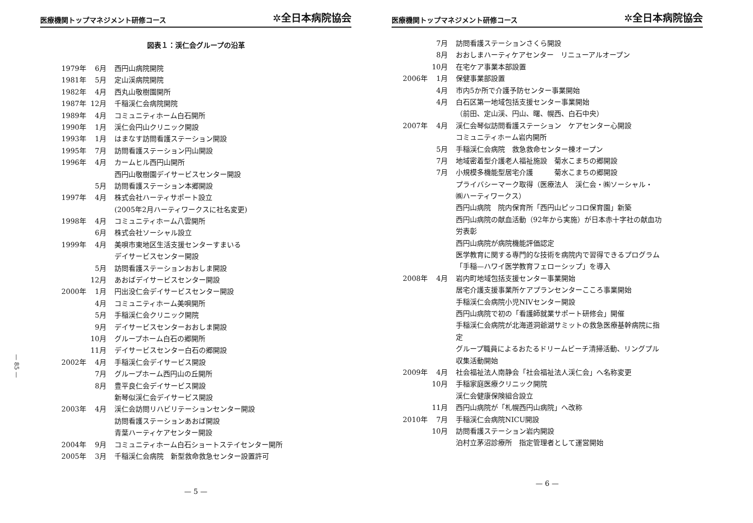— 85 —
医療機関トップマネジメント研修コース ✲全日本病院協会
図表１：渓仁会グループの沿革
| 1979年 | 6月 | 西円山病院開院 |
| 1981年 | 5月 | 定山渓病院開院 |
| 1982年 | 4月 | 西丸山敬樹園開所 |
| 1987年 | 12月 | 千稲渓仁会病院開院 |
| 1989年 | 4月 | コミュニティホーム白石開所 |
| 1990年 | 1月 | 渓仁会円山クリニック開設 |
| 1993年 | 1月 | はまなす訪問看護ステーション開設 |
| 1995年 | 7月 | 訪問看護ステーション円山開設 |
| 1996年 | 4月 | カームヒル西円山開所 |
| | | 西円山敬樹園デイサービスセンター開設 |
| | 5月 | 訪問看護ステーション本郷開設 |
| 1997年 | 4月 | 株式会社ハーティサポート設立 |
| | | (2005年2月ハーティワークスに社名変更) |
| 1998年 | 4月 | コミュニティホーム八雲開所 |
| | 6月 | 株式会社ソーシャル設立 |
| 1999年 | 4月 | 美唄市東地区生活支援センターすまいる |
| | | デイサービスセンター開設 |
| | 5月 | 訪問看護ステーションおおしま開設 |
| | 12月 | あおばデイサービスセンター開設 |
| 2000年 | 1月 | 円出没仁会デイサービスセンター開設 |
| | 4月 | コミュニティホーム美唄開所 |
| | 5月 | 手稲渓仁会クリニック開院 |
| | 9月 | デイサービスセンターおおしま開設 |
| | 10月 | グループホーム白石の郷開所 |
| | 11月 | デイサービスセンター白石の郷開設 |
| 2002年 | 4月 | 手稲渓仁会デイサービス開設 |
| | 7月 | グループホーム西円山の丘開所 |
| | 8月 | 豊平良仁会デイサービス開設 |
| | | 新琴似渓仁会デイサービス開設 |
| 2003年 | 4月 | 渓仁会訪問リハビリテーションセンター開設 |
| | | 訪問看護ステーションあおば開設 |
| | | 青葉ハーティケアセンター開設 |
| 2004年 | 9月 | コミュニティホーム白石ショートステイセンター開所 |
| 2005年 | 3月 | 千稲渓仁会病院 新型救命救急センター設置許可 |
— 5 —
医療機関トップマネジメント研修コース ✲全日本病院協会
| | 7月 | 訪問看護ステーションさくら開設 |
| | 8月 | おおしまハーティケアセンター リニューアルオープン |
| | 10月 | 在宅ケア事業本部設置 |
| 2006年 | 1月 | 保健事業部設置 |
| | 4月 | 市内5か所で介護予防センター事業開始 |
| | 4月 | 白石区第一地域包括支援センター事業開始 |
| | | （前田、定山渓、円山、曙、幌西、白石中央） |
| 2007年 | 4月 | 渓仁会琴似訪問看護ステーション ケアセンター心開設 |
| | | コミュニティホーム岩内開所 |
| | 5月 | 手稲渓仁会病院 救急救命センター棟オープン |
| | 7月 | 地域密着型介護老人福祉施設 菊水こまちの郷開設 |
| | 7月 | 小規模多機能型居宅介護 菊水こまちの郷開設 |
| | | プライバシーマーク取得（医療法人 渓仁会・㈱ソーシャル・ |
| | | ㈱ハーティワークス） |
| | | 西円山病院 院内保育所「西円山ピッコロ保育園」新築 |
| | | 西円山病院の献血活動（92年から実施）が日本赤十字社の献血功 |
| | | 労表彰 |
| | | 西円山病院が病院機能評価認定 |
| | | 医学教育に関する専門的な技術を病院内で習得できるプログラム |
| | | 「手稲—ハワイ医学教育フェローシップ」を導入 |
| 2008年 | 4月 | 岩内町地域包括支援センター事業開始 |
| | | 居宅介護支援事業所ケアプランセンターこころ事業開始 |
| | | 手稲渓仁会病院小児NIVセンター開設 |
| | | 西円山病院で初の「看護師就業サポート研修会」開催 |
| | | 手稲渓仁会病院が北海道洞爺湖サミットの救急医療基幹病院に指 |
| | | 定 |
| | | グループ職員によるおたるドリームビーチ清掃活動、リングプル |
| | | 収集活動開始 |
| 2009年 | 4月 | 社会福祉法人南静会「社会福祉法人渓仁会」へ名称変更 |
| | 10月 | 手稲家庭医療クリニック開院 |
| | | 渓仁会健康保険組合設立 |
| | 11月 | 西円山病院が「札幌西円山病院」へ改称 |
| 2010年 | 7月 | 手稲渓仁会病院NICU開設 |
| | 10月 | 訪問看護ステーション岩内開設 |
| | | 泊村立茅沼診療所 指定管理者として運営開始 |
— 6 —